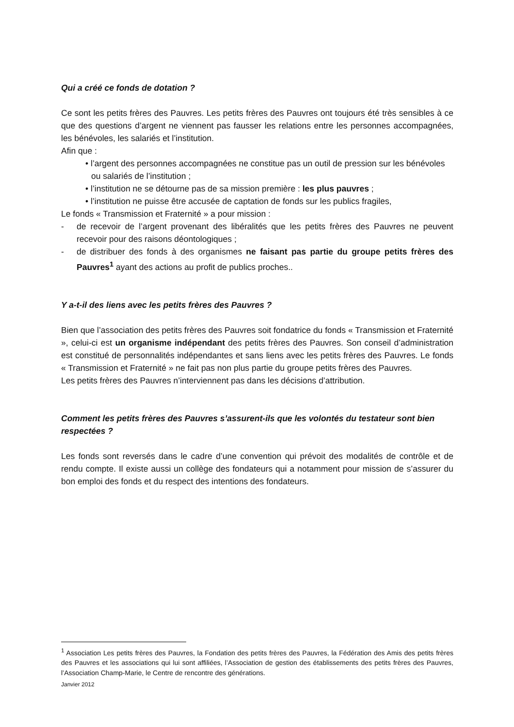Qui a créé ce fonds de dotation ?
Ce sont les petits frères des Pauvres. Les petits frères des Pauvres ont toujours été très sensibles à ce que des questions d’argent ne viennent pas fausser les relations entre les personnes accompagnées, les bénévoles, les salariés et l’institution.
Afin que :
• l’argent des personnes accompagnées ne constitue pas un outil de pression sur les bénévoles ou salariés de l’institution ;
• l’institution ne se détourne pas de sa mission première : les plus pauvres ;
• l’institution ne puisse être accusée de captation de fonds sur les publics fragiles,
Le fonds « Transmission et Fraternité » a pour mission :
- de recevoir de l’argent provenant des libéralités que les petits frères des Pauvres ne peuvent recevoir pour des raisons déontologiques ;
- de distribuer des fonds à des organismes ne faisant pas partie du groupe petits frères des Pauvres<sup>1</sup> ayant des actions au profit de publics proches..
Y a-t-il des liens avec les petits frères des Pauvres ?
Bien que l’association des petits frères des Pauvres soit fondatrice du fonds « Transmission et Fraternité », celui-ci est un organisme indépendant des petits frères des Pauvres. Son conseil d’administration est constitué de personnalités indépendantes et sans liens avec les petits frères des Pauvres. Le fonds « Transmission et Fraternité » ne fait pas non plus partie du groupe petits frères des Pauvres.
Les petits frères des Pauvres n’interviennent pas dans les décisions d’attribution.
Comment les petits frères des Pauvres s’assurent-ils que les volontés du testateur sont bien respectées ?
Les fonds sont reversés dans le cadre d’une convention qui prévoit des modalités de contrôle et de rendu compte. Il existe aussi un collège des fondateurs qui a notamment pour mission de s’assurer du bon emploi des fonds et du respect des intentions des fondateurs.
<sup>1</sup> Association Les petits frères des Pauvres, la Fondation des petits frères des Pauvres, la Fédération des Amis des petits frères des Pauvres et les associations qui lui sont affiliées, l’Association de gestion des établissements des petits frères des Pauvres, l’Association Champ-Marie, le Centre de rencontre des générations.
Janvier 2012